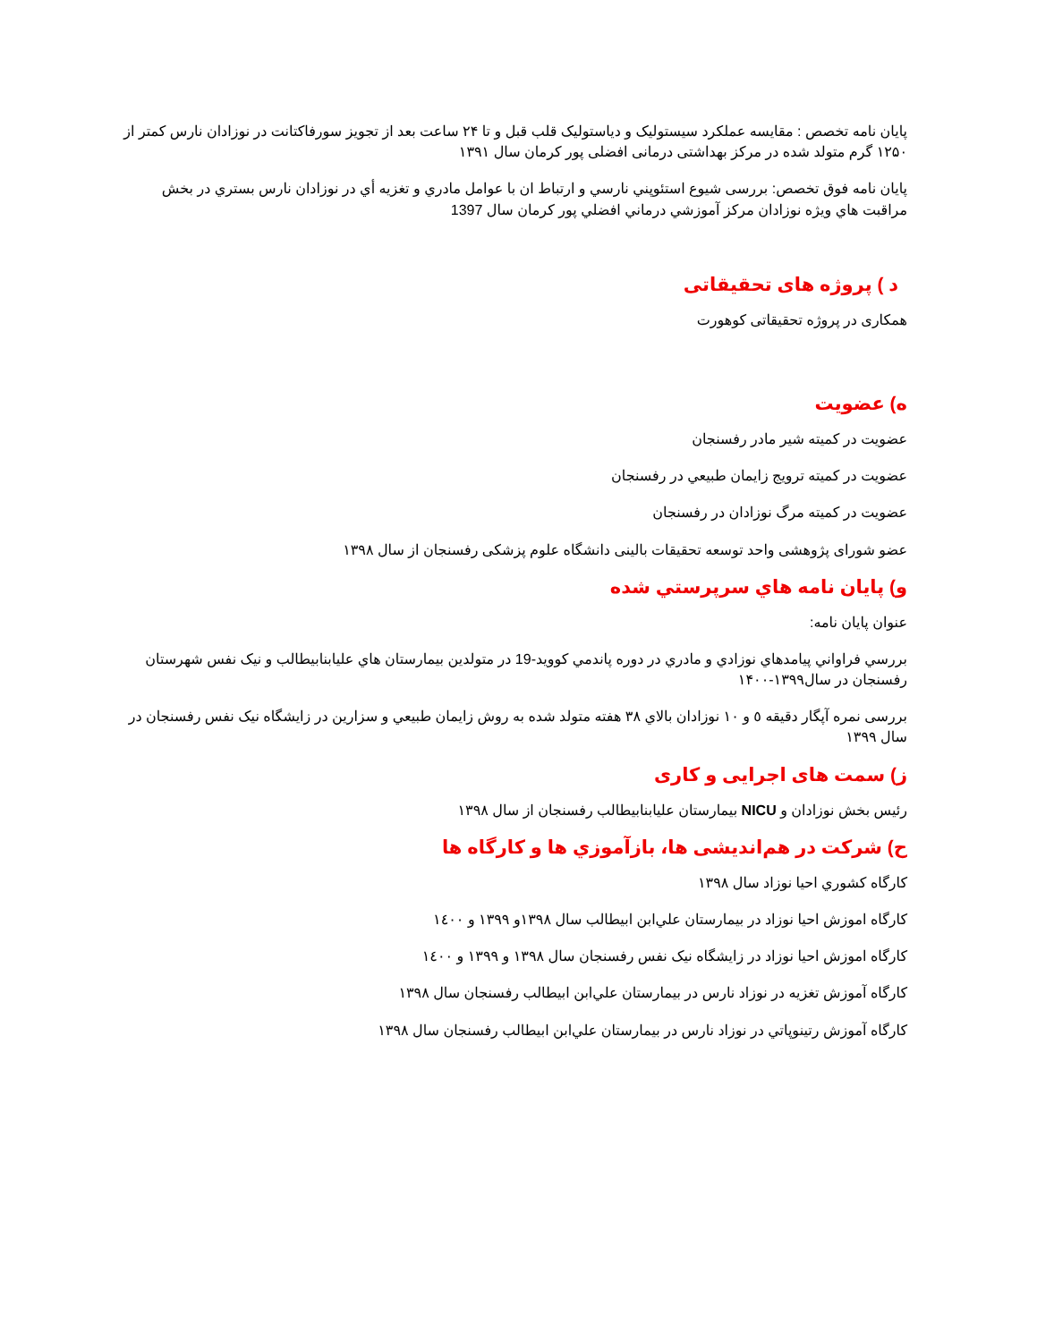پایان نامه تخصص : مقایسه عملکرد سیستولیک و دیاستولیک قلب قبل و تا ۲۴ ساعت بعد از تجویز سورفاکتانت در نوزادان نارس کمتر از ۱۲۵۰ گرم متولد شده در مرکز بهداشتی درمانی افضلی پور کرمان سال ۱۳۹۱
پایان نامه فوق تخصص: بررسی شیوع استئوپني نارسي و ارتباط ان با عوامل مادري و تغزيه أي در نوزادان نارس بستري در بخش مراقبت هاي ويژه نوزادان مركز آموزشي درماني افضلي پور كرمان سال 1397
د ) پروژه های تحقیقاتی
همکاری در پروژه تحقیقاتی کوهورت
ه) عضویت
عضویت در کمیته شیر مادر رفسنجان
عضویت در کمیته ترویج زایمان طبیعي در رفسنجان
عضویت در کمیته مرگ نوزادان در رفسنجان
عضو شورای پژوهشی واحد توسعه تحقیقات بالینی دانشگاه علوم پزشکی رفسنجان از سال ۱۳۹۸
و) پايان نامه هاي سرپرستي شده
عنوان پایان نامه:
بررسي فراواني پيامدهاي نوزادي و مادري در دوره پاندمي كوويد-19 در متولدين بيمارستان هاي عليابنابيطالب و نيک نفس شهرستان رفسنجان در سال۱۳۹۹-۱۴۰۰
بررسی نمره آپگار دقیقه ٥ و ١٠ نوزادان بالاي ٣٨ هفته متولد شده به روش زايمان طبيعي و سزارين در زايشگاه نيک نفس رفسنجان در سال ۱۳۹۹
ز) سمت های اجرایی و کاری
رئیس بخش نوزادان و NICU بیمارستان عليابنابيطالب رفسنجان از سال ۱۳۹۸
ح) شرکت در هم‌اندیشی ها، بازآموزي ها و کارگاه ها
کارگاه کشوري احيا نوزاد سال ۱۳۹۸
کارگاه اموزش احيا نوزاد در بيمارستان علي‌ابن ابيطالب سال ۱۳۹۸و ۱۳۹۹ و ١٤٠٠
کارگاه اموزش احيا نوزاد در زايشگاه نیک نفس رفسنجان سال ۱۳۹۸ و ۱۳۹۹ و ١٤٠٠
کارگاه آموزش تغزيه در نوزاد نارس در بيمارستان علي‌ابن ابيطالب رفسنجان سال ۱۳۹۸
کارگاه آموزش رتينوپاتي در نوزاد نارس در بيمارستان علي‌ابن ابيطالب رفسنجان سال ۱۳۹۸